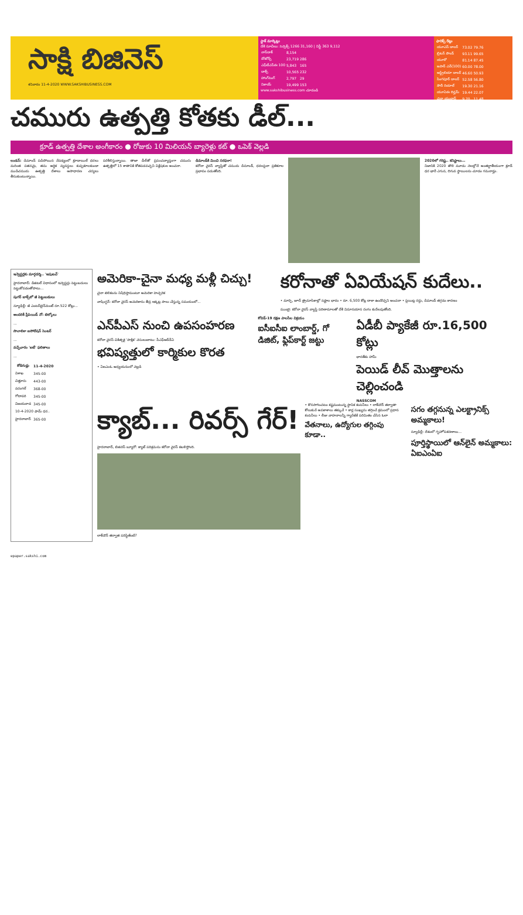సాక్షి బిజినెస్
శనివారం 11-4-2020 WWW.SAKSHIBUSINESS.COM
స్టాక్ మార్కెట్లు
దేశీ సూచీలు: సెన్సెక్స్ 1266 31,160 | నిఫ్టీ 363 9,112
| నాస్‌డాక్ | 8,154 | |
| డోజోన్స్ | 23,719 | 286 |
| ఎఫ్‌టీఎస్‌ఈ 100 | 5,843 | 165 |
| డాక్స్ | 10,565 | 232 |
| హాంగ్‌సెంగ్ | 2,797 | 29 |
| నికాయ్ | 19,499 | 153 |
www.sakshibusiness.com చూడండి
ఫారెక్స్ రేట్లు
| యూఎస్ డాలర్ | 73.02 | 79.76 |
| బ్రిటన్ పౌండ్ | 93.11 | 99.65 |
| యూరో | 81.14 | 87.45 |
| జపాన్ ఎన్(100) | 60.00 | 78.00 |
| ఆస్ట్రేలియా డాలర్ | 46.60 | 50.93 |
| సింగపూర్ డాలర్ | 52.58 | 56.80 |
| సౌదీ రియాల్ | 19.30 | 21.16 |
| యూఏఈ దిర్హమ్ | 19.44 | 22.07 |
| చైనా యువాన్ | 9.70 | 11.48 |
చమురు ఉత్పత్తి కోతకు డీల్...
క్రూడ్ ఉత్పత్తి దేశాల అంగీకారం ● రోజుకు 10 మిలియన్ బ్యారెళ్లు కట్ ● ఒపెక్ వెల్లడి
లండన్: డిమాండ్ పడిపోయిన నేపథ్యంలో క్రూడాయిల్ ధరలు మరింత పతనమై, తమ ఆర్థిక వ్యవస్థలు కుప్పకూలకుండా ముడిచమురు ఉత్పత్తి దేశాలు అసాధారణ చర్యలు తీసుకుంటున్నాయి.
పరిశీలిస్తున్నాయి. తాజా డీల్‌తో ప్రపంచవ్యాప్తంగా చమురు ఉత్పత్తిలో 15 శాతానికి కోతపడవచ్చని విశ్లేషకుల అంచనా.
డిమాండ్‌కి మించి సరఫరా!
కరోనా వైరస్ వ్యాప్తితో చమురు డిమాండ్, ధరలపైనా ప్రతికూల ప్రభావం పడుతోంది.
2020లో గరిష్ట.. కనిష్టాలు...
నిజానికి 2020 తొలి మూడు నెలల్లోనే అంతర్జాతీయంగా క్రూడ్ ధర భారీ ఎగువ, దిగువ స్థాయిలను చూడం గమనార్హం.
ఇన్వెస్టర్లకు మార్గదర్శి.. 'ఇపుటచ్'
హైదరాబాద్: డిజిటల్ విధానంలో ఇన్వెస్టర్లు పెట్టుబడులు పెట్టుకోవడంతోపాటు...
షుగర్ బాక్స్‌లో జీ పెట్టుబడులు
న్యూఢిల్లీ: జీ ఎంటర్‌టైన్‌మెంట్ రూ.522 కోట్లు...
అందరికీ ప్రీపెయిడ్ నో: టెల్కోలు
...
సొనాలికా ఐసోలేషన్ సెంటర్
...
వచ్చేవారం 'ఐటీ' ఫలితాలు
...
| కోడిగుడ్లు | 11-4-2020 |
| --- | --- |
| విశాఖ | 345-00 |
| చిత్తూరు | 443-00 |
| వరంగల్ | 368-00 |
| గోదావరి | 345-00 |
| విజయవాడ | 345-00 |
| 10-4-2020 ఫామ్ ధర.. | |
| హైదరాబాద్ | 365-00 |
అమెరికా-చైనా మధ్య మళ్లీ చిచ్చు!
చైనా టెలికంను నిషేధిస్తామంటూ అమెరికా హెచ్చరిక
వాషింగ్టన్: కరోనా వైరస్ అమెరికాను తీవ్ర ఇక్కట్ల పాలు చేస్తున్న సమయంలో...
కరోనాతో ఏవియేషన్ కుదేలు..
• మార్చి, జూన్ త్రైమాసికాల్లో నష్టాల భారం • రూ. 6,500 కోట్ల దాకా ఉండొచ్చని అంచనా • ఫ్లయిట్ల రద్దు, డిమాండ్ తగ్గడం కారణం
ముంబై: కరోనా వైరస్ వ్యాప్తి పరిణామాలతో దేశీ విమానయాన రంగం కుదేలవుతోంది.
ఎన్‌పీఎస్ నుంచి ఉపసంహరణ
కరోనా వైరస్ చికిత్సకై 'పాక్షిక' వెసులుబాటు: పీఎఫ్‌ఆర్‌డీఏ
భవిష్యత్తులో కార్మికుల కొరత
• ఏఐఎంఓ అధ్యయనంలో వెల్లడి
కోవిడ్-19 రక్షణ పాలసీల విక్రయం
ఐసీఐసీఐ లాంబార్డ్, గో డిజిట్, ఫ్లిప్‌కార్ట్ జట్టు
ఏడీబీ ప్యాకేజీ రూ.16,500 కోట్లు
భారత్‌కు హామీ
పెయిడ్ లీవ్ మొత్తాలను చెల్లించండి
NASSCOM
క్యాబ్... రివర్స్ గేర్!
హైదరాబాద్, బిజినెస్ బ్యూరో: క్యాబ్ పరిశ్రమను కరోనా వైరస్ కబళిస్తోంది.
లాక్‌డౌన్ తర్వాత పరిస్థితేంటి?
• కొనసాగించటం కష్టమంటున్న స్థానిక కంపెనీలు • లాక్‌డౌన్ తర్వాతా కోలుకునే అవకాశాలు తక్కువే • కార్ల సంఖ్యను తగ్గించే క్రమంలో ప్రధాన కంపెనీలు • లీజు వాహనాలన్నీ గ్యారేజీకే పరిమితం చేసిన ఓలా
వేతనాలు, ఉద్యోగుల తగ్గింపు కూడా..
సగం తగ్గనున్న ఎలక్ట్రానిక్స్ అమ్మకాలు!
న్యూఢిల్లీ: దేశంలో గృహోపకరణాలు...
పూర్తిస్థాయిలో ఆన్‌లైన్ అమ్మకాలు: ఏఐఎంఏఐ
epaper.sakshi.com